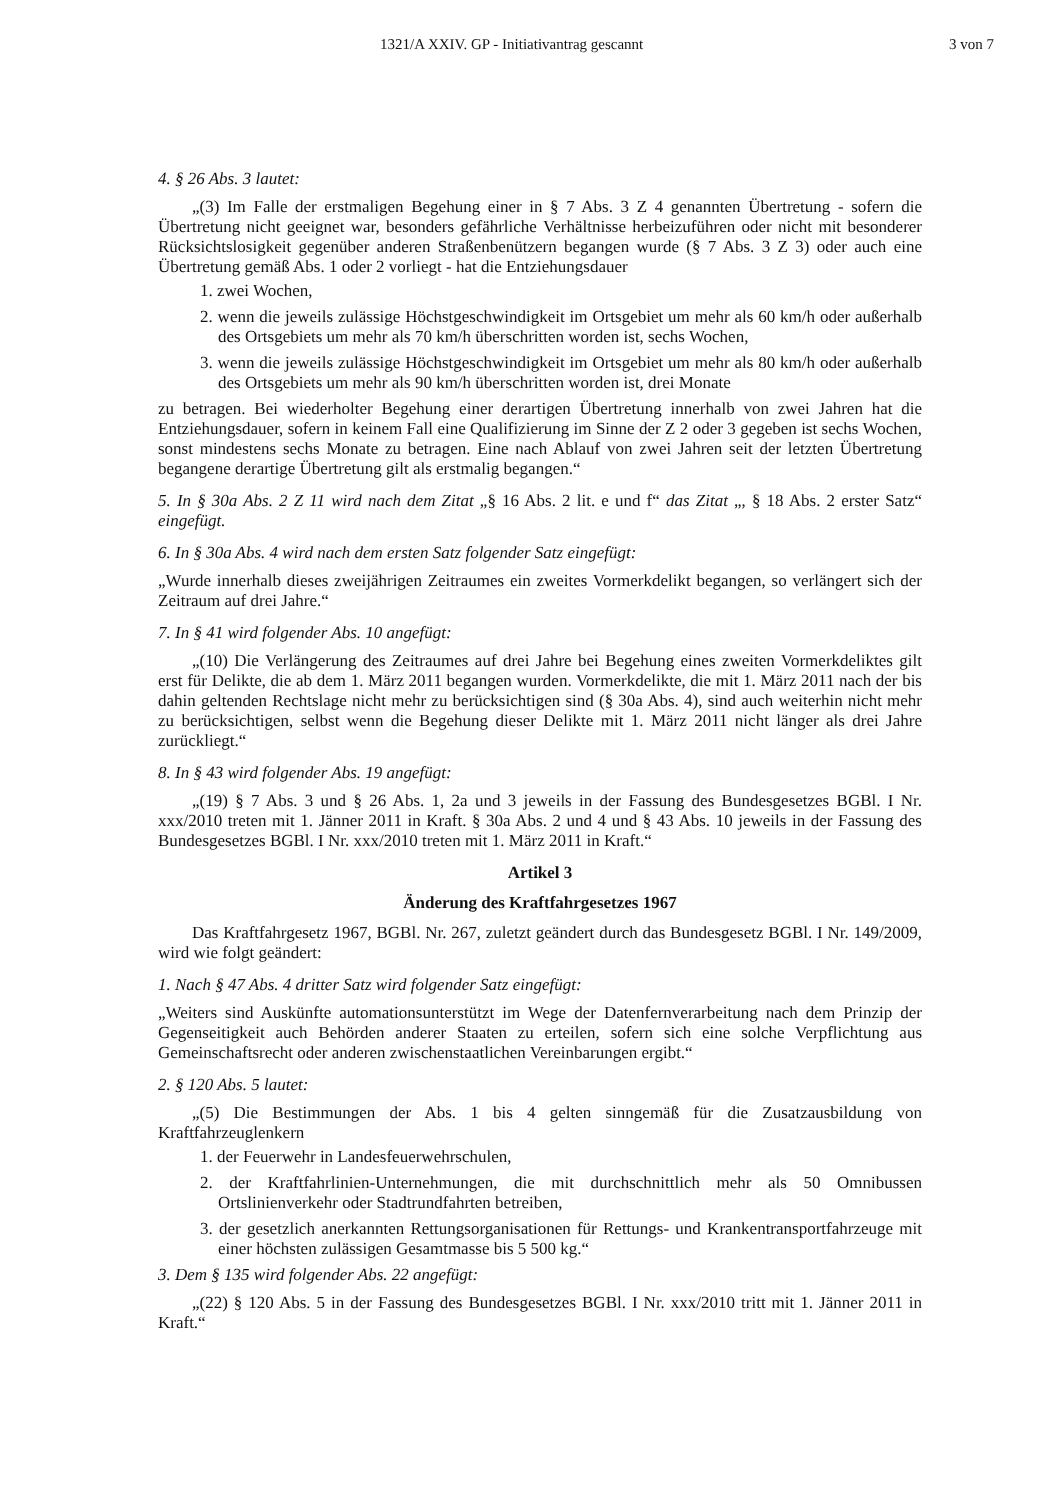1321/A XXIV. GP - Initiativantrag gescannt 3 von 7
4. § 26 Abs. 3 lautet:
„(3) Im Falle der erstmaligen Begehung einer in § 7 Abs. 3 Z 4 genannten Übertretung - sofern die Übertretung nicht geeignet war, besonders gefährliche Verhältnisse herbeizuführen oder nicht mit besonderer Rücksichtslosigkeit gegenüber anderen Straßenbenützern begangen wurde (§ 7 Abs. 3 Z 3) oder auch eine Übertretung gemäß Abs. 1 oder 2 vorliegt - hat die Entziehungsdauer
1. zwei Wochen,
2. wenn die jeweils zulässige Höchstgeschwindigkeit im Ortsgebiet um mehr als 60 km/h oder außerhalb des Ortsgebiets um mehr als 70 km/h überschritten worden ist, sechs Wochen,
3. wenn die jeweils zulässige Höchstgeschwindigkeit im Ortsgebiet um mehr als 80 km/h oder außerhalb des Ortsgebiets um mehr als 90 km/h überschritten worden ist, drei Monate
zu betragen. Bei wiederholter Begehung einer derartigen Übertretung innerhalb von zwei Jahren hat die Entziehungsdauer, sofern in keinem Fall eine Qualifizierung im Sinne der Z 2 oder 3 gegeben ist sechs Wochen, sonst mindestens sechs Monate zu betragen. Eine nach Ablauf von zwei Jahren seit der letzten Übertretung begangene derartige Übertretung gilt als erstmalig begangen.“
5. In § 30a Abs. 2 Z 11 wird nach dem Zitat „§ 16 Abs. 2 lit. e und f“ das Zitat „, § 18 Abs. 2 erster Satz“ eingefügt.
6. In § 30a Abs. 4 wird nach dem ersten Satz folgender Satz eingefügt:
„Wurde innerhalb dieses zweijährigen Zeitraumes ein zweites Vormerkdelikt begangen, so verlängert sich der Zeitraum auf drei Jahre.“
7. In § 41 wird folgender Abs. 10 angefügt:
„(10) Die Verlängerung des Zeitraumes auf drei Jahre bei Begehung eines zweiten Vormerkdeliktes gilt erst für Delikte, die ab dem 1. März 2011 begangen wurden. Vormerkdelikte, die mit 1. März 2011 nach der bis dahin geltenden Rechtslage nicht mehr zu berücksichtigen sind (§ 30a Abs. 4), sind auch weiterhin nicht mehr zu berücksichtigen, selbst wenn die Begehung dieser Delikte mit 1. März 2011 nicht länger als drei Jahre zurückliegt.“
8. In § 43 wird folgender Abs. 19 angefügt:
„(19) § 7 Abs. 3 und § 26 Abs. 1, 2a und 3 jeweils in der Fassung des Bundesgesetzes BGBl. I Nr. xxx/2010 treten mit 1. Jänner 2011 in Kraft. § 30a Abs. 2 und 4 und § 43 Abs. 10 jeweils in der Fassung des Bundesgesetzes BGBl. I Nr. xxx/2010 treten mit 1. März 2011 in Kraft.“
Artikel 3
Änderung des Kraftfahrgesetzes 1967
Das Kraftfahrgesetz 1967, BGBl. Nr. 267, zuletzt geändert durch das Bundesgesetz BGBl. I Nr. 149/2009, wird wie folgt geändert:
1. Nach § 47 Abs. 4 dritter Satz wird folgender Satz eingefügt:
„Weiters sind Auskünfte automationsunterstützt im Wege der Datenfernverarbeitung nach dem Prinzip der Gegenseitigkeit auch Behörden anderer Staaten zu erteilen, sofern sich eine solche Verpflichtung aus Gemeinschaftsrecht oder anderen zwischenstaatlichen Vereinbarungen ergibt.“
2. § 120 Abs. 5 lautet:
„(5) Die Bestimmungen der Abs. 1 bis 4 gelten sinngemäß für die Zusatzausbildung von Kraftfahrzeuglenkern
1. der Feuerwehr in Landesfeuerwehrschulen,
2. der Kraftfahrlinien-Unternehmungen, die mit durchschnittlich mehr als 50 Omnibussen Ortslinienverkehr oder Stadtrundfahrten betreiben,
3. der gesetzlich anerkannten Rettungsorganisationen für Rettungs- und Krankentransportfahrzeuge mit einer höchsten zulässigen Gesamtmasse bis 5 500 kg.“
3. Dem § 135 wird folgender Abs. 22 angefügt:
„(22) § 120 Abs. 5 in der Fassung des Bundesgesetzes BGBl. I Nr. xxx/2010 tritt mit 1. Jänner 2011 in Kraft.“